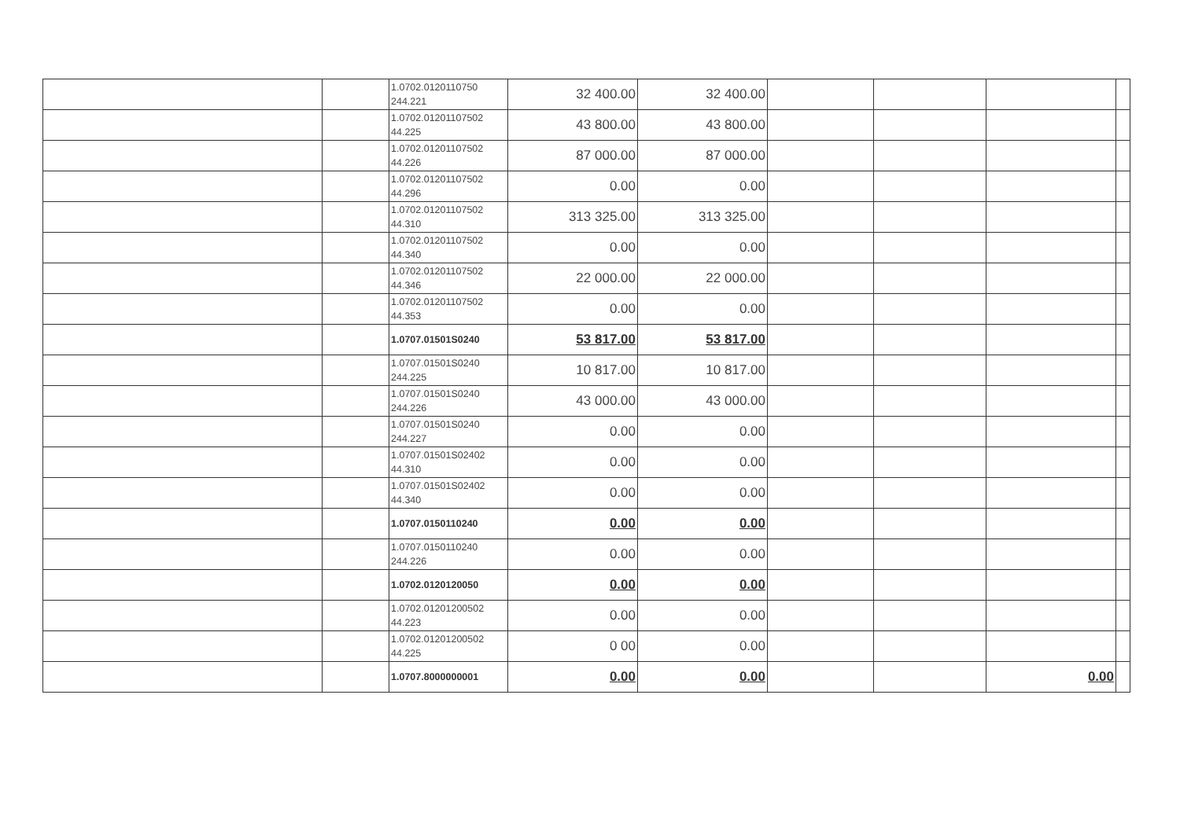| | | 1.0702.0120110750 244.221 | 32 400.00 | 32 400.00 | | | | |
| | | 1.0702.01201107502 44.225 | 43 800.00 | 43 800.00 | | | | |
| | | 1.0702.01201107502 44.226 | 87 000.00 | 87 000.00 | | | | |
| | | 1.0702.01201107502 44.296 | 0.00 | 0.00 | | | | |
| | | 1.0702.01201107502 44.310 | 313 325.00 | 313 325.00 | | | | |
| | | 1.0702.01201107502 44.340 | 0.00 | 0.00 | | | | |
| | | 1.0702.01201107502 44.346 | 22 000.00 | 22 000.00 | | | | |
| | | 1.0702.01201107502 44.353 | 0.00 | 0.00 | | | | |
| | | 1.0707.01501S0240 | 53 817.00 | 53 817.00 | | | | |
| | | 1.0707.01501S0240 244.225 | 10 817.00 | 10 817.00 | | | | |
| | | 1.0707.01501S0240 244.226 | 43 000.00 | 43 000.00 | | | | |
| | | 1.0707.01501S0240 244.227 | 0.00 | 0.00 | | | | |
| | | 1.0707.01501S02402 44.310 | 0.00 | 0.00 | | | | |
| | | 1.0707.01501S02402 44.340 | 0.00 | 0.00 | | | | |
| | | 1.0707.0150110240 | 0.00 | 0.00 | | | | |
| | | 1.0707.0150110240 244.226 | 0.00 | 0.00 | | | | |
| | | 1.0702.0120120050 | 0.00 | 0.00 | | | | |
| | | 1.0702.01201200502 44.223 | 0.00 | 0.00 | | | | |
| | | 1.0702.01201200502 44.225 | 0 00 | 0.00 | | | | |
| | | 1.0707.8000000001 | 0.00 | 0.00 | | | 0.00 | |